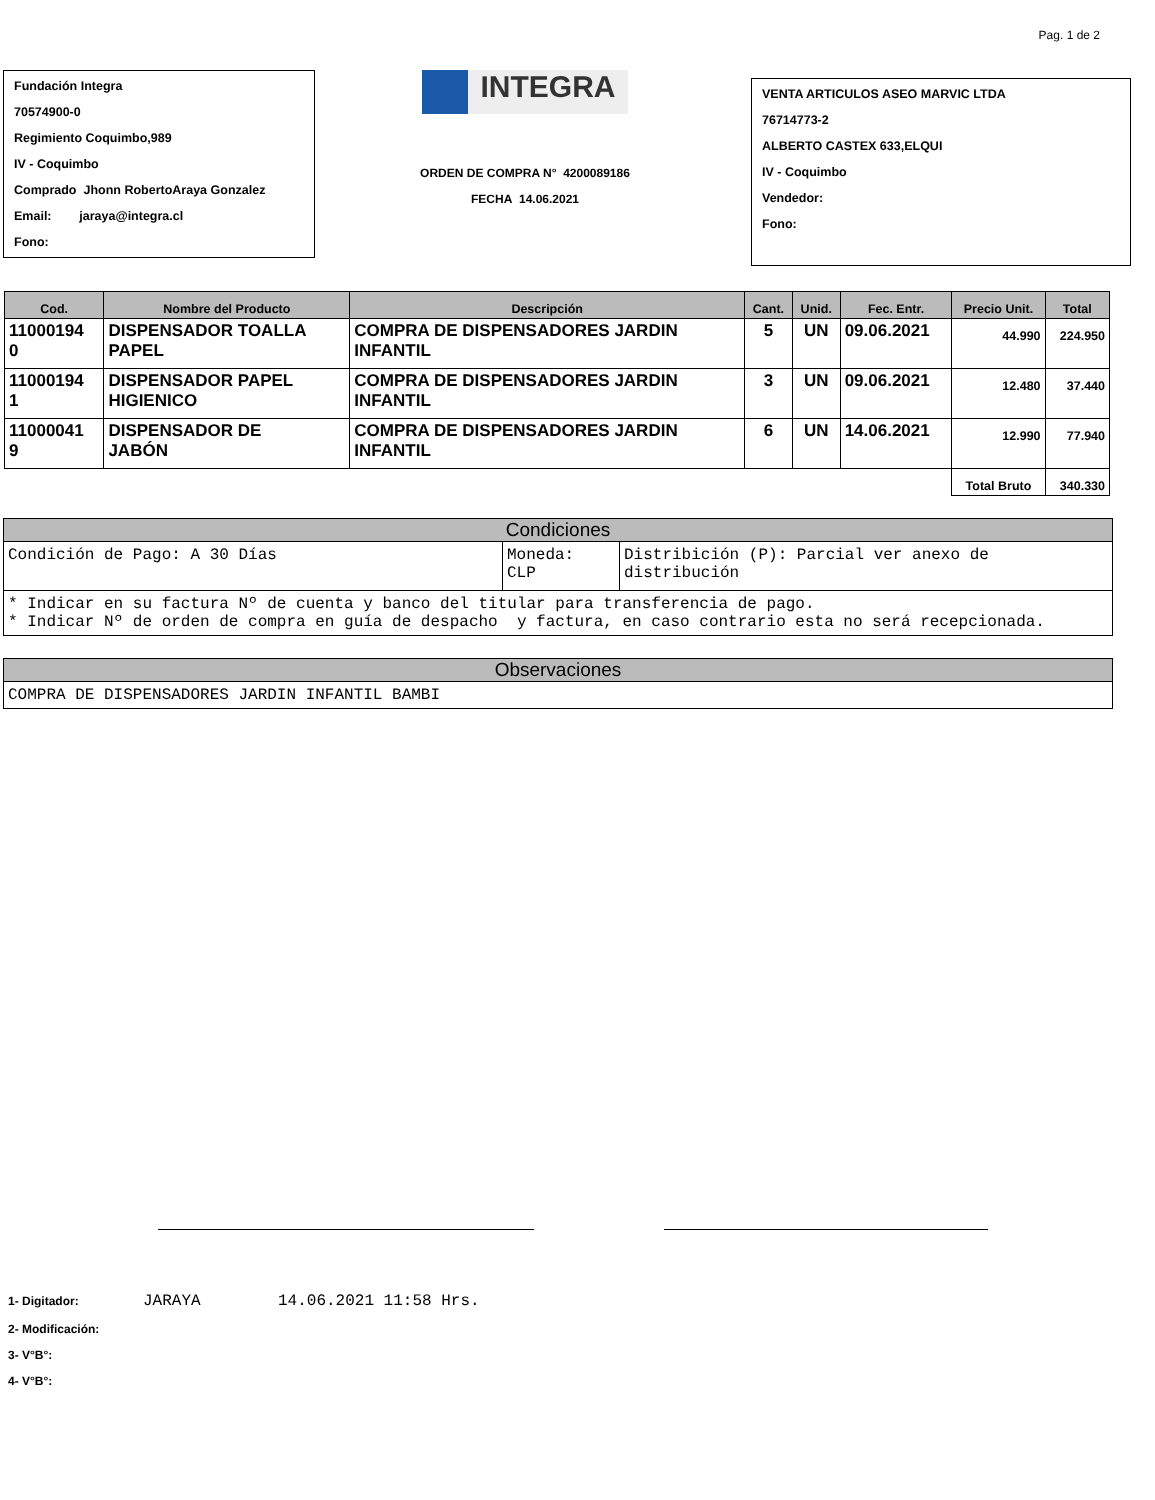Pag. 1 de 2
Fundación Integra
70574900-0
Regimiento Coquimbo,989
IV - Coquimbo
Comprado Jhonn RobertoAraya Gonzalez
Email: jaraya@integra.cl
Fono:
INTEGRA
ORDEN DE COMPRA N° 4200089186
FECHA 14.06.2021
VENTA ARTICULOS ASEO MARVIC LTDA
76714773-2
ALBERTO CASTEX 633,ELQUI
IV - Coquimbo
Vendedor:
Fono:
| Cod. | Nombre del Producto | Descripción | Cant. | Unid. | Fec. Entr. | Precio Unit. | Total |
| --- | --- | --- | --- | --- | --- | --- | --- |
| 11000194 0 | DISPENSADOR TOALLA PAPEL | COMPRA DE DISPENSADORES JARDIN INFANTIL | 5 | UN | 09.06.2021 | 44.990 | 224.950 |
| 11000194 1 | DISPENSADOR PAPEL HIGIENICO | COMPRA DE DISPENSADORES JARDIN INFANTIL | 3 | UN | 09.06.2021 | 12.480 | 37.440 |
| 11000041 9 | DISPENSADOR DE JABÓN | COMPRA DE DISPENSADORES JARDIN INFANTIL | 6 | UN | 14.06.2021 | 12.990 | 77.940 |
| | | | | | | Total Bruto | 340.330 |
Condiciones
Condición de Pago: A 30 Días Moneda:
CLP
Distribición (P): Parcial ver anexo de
distribución
* Indicar en su factura Nº de cuenta y banco del titular para transferencia de pago.
* Indicar Nº de orden de compra en guía de despacho y factura, en caso contrario esta no será recepcionada.
Observaciones
COMPRA DE DISPENSADORES JARDIN INFANTIL BAMBI
1- Digitador: JARAYA 14.06.2021 11:58 Hrs.
2- Modificación:
3- V°B°:
4- V°B°: